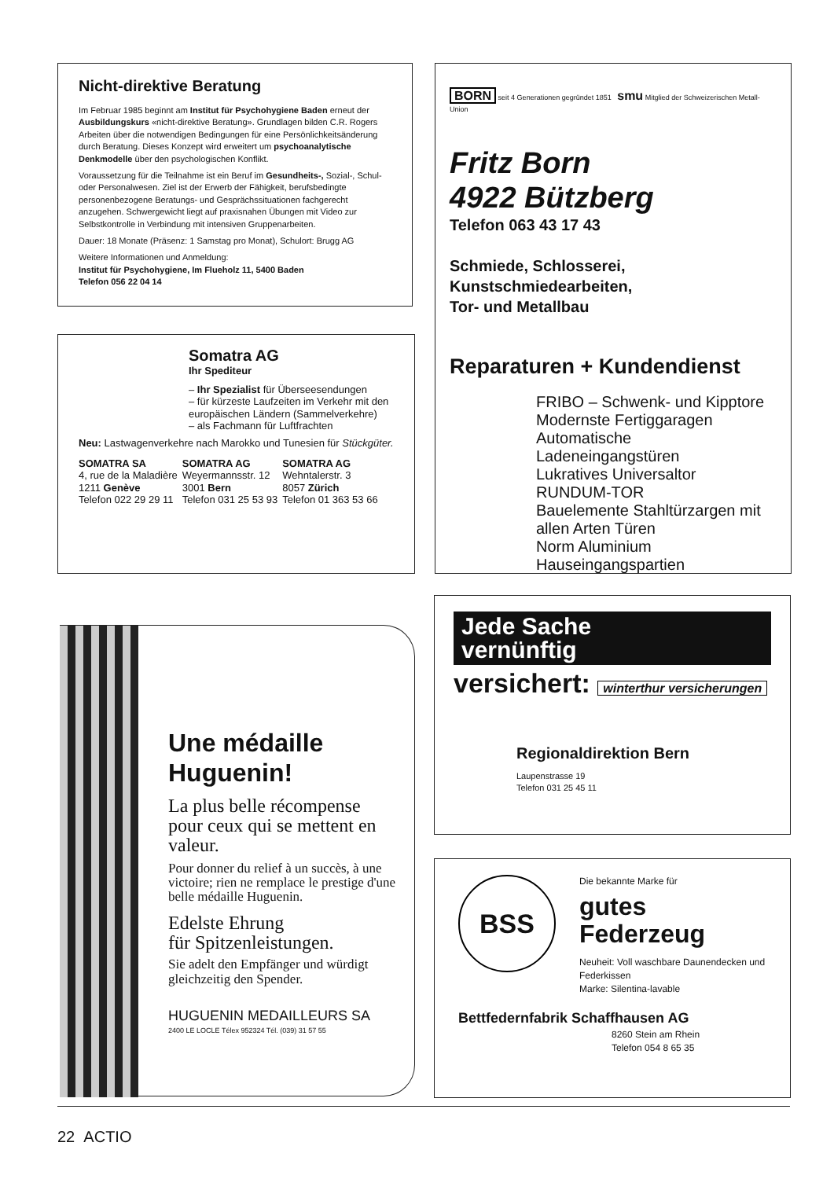Nicht-direktive Beratung
Im Februar 1985 beginnt am Institut für Psychohygiene Baden erneut der Ausbildungskurs «nicht-direktive Beratung». Grundlagen bilden C.R. Rogers Arbeiten über die notwendigen Bedingungen für eine Persönlichkeitsänderung durch Beratung. Dieses Konzept wird erweitert um psychoanalytische Denkmodelle über den psychologischen Konflikt.
Voraussetzung für die Teilnahme ist ein Beruf im Gesundheits-, Sozial-, Schul- oder Personalwesen. Ziel ist der Erwerb der Fähigkeit, berufsbedingte personenbezogene Beratungs- und Gesprächssituationen fachgerecht anzugehen. Schwergewicht liegt auf praxisnahen Übungen mit Video zur Selbstkontrolle in Verbindung mit intensiven Gruppenarbeiten.
Dauer: 18 Monate (Präsenz: 1 Samstag pro Monat), Schulort: Brugg AG
Weitere Informationen und Anmeldung:
Institut für Psychohygiene, Im Flueholz 11, 5400 Baden
Telefon 056 22 04 14
Somatra AG
Ihr Spediteur
– Ihr Spezialist für Überseesendungen
– für kürzeste Laufzeiten im Verkehr mit den europäischen Ländern (Sammelverkehre)
– als Fachmann für Luftfrachten
Neu: Lastwagenverkehre nach Marokko und Tunesien für Stückgüter.
SOMATRA SA
4, rue de la Maladière
1211 Genève
Telefon 022 29 29 11
SOMATRA AG
Weyermannsstr. 12
3001 Bern
Telefon 031 25 53 93
SOMATRA AG
Wehntalerstr. 3
8057 Zürich
Telefon 01 363 53 66
BORN seit 4 Generationen gegründet 1851 smu Mitglied der Schweizerischen Metall-Union
Fritz Born
4922 Bützberg
Telefon 063 43 17 43
Schmiede, Schlosserei,
Kunstschmiedearbeiten,
Tor- und Metallbau
Reparaturen + Kundendienst
FRIBO – Schwenk- und Kipptore
Modernste Fertiggaragen
Automatische
Ladeneingangstüren
Lukratives Universaltor
RUNDUM-TOR
Bauelemente Stahltürzargen mit allen Arten Türen
Norm Aluminium
Hauseingangspartien
Une médaille
Huguenin!
La plus belle récompense pour ceux qui se mettent en valeur.
Pour donner du relief à un succès, à une victoire; rien ne remplace le prestige d'une belle médaille Huguenin.
Edelste Ehrung
für Spitzenleistungen.
Sie adelt den Empfänger und würdigt gleichzeitig den Spender.
HUGUENIN MEDAILLEURS SA
2400 LE LOCLE Télex 952324 Tél. (039) 31 57 55
Jede Sache
vernünftig
versichert: winterthur versicherungen
Regionaldirektion Bern
Laupenstrasse 19
Telefon 031 25 45 11
BSS
Die bekannte Marke für
gutes
Federzeug
Neuheit: Voll waschbare Daunendecken und Federkissen
Marke: Silentina-lavable
Bettfedernfabrik Schaffhausen AG
8260 Stein am Rhein
Telefon 054 8 65 35
22 ACTIO